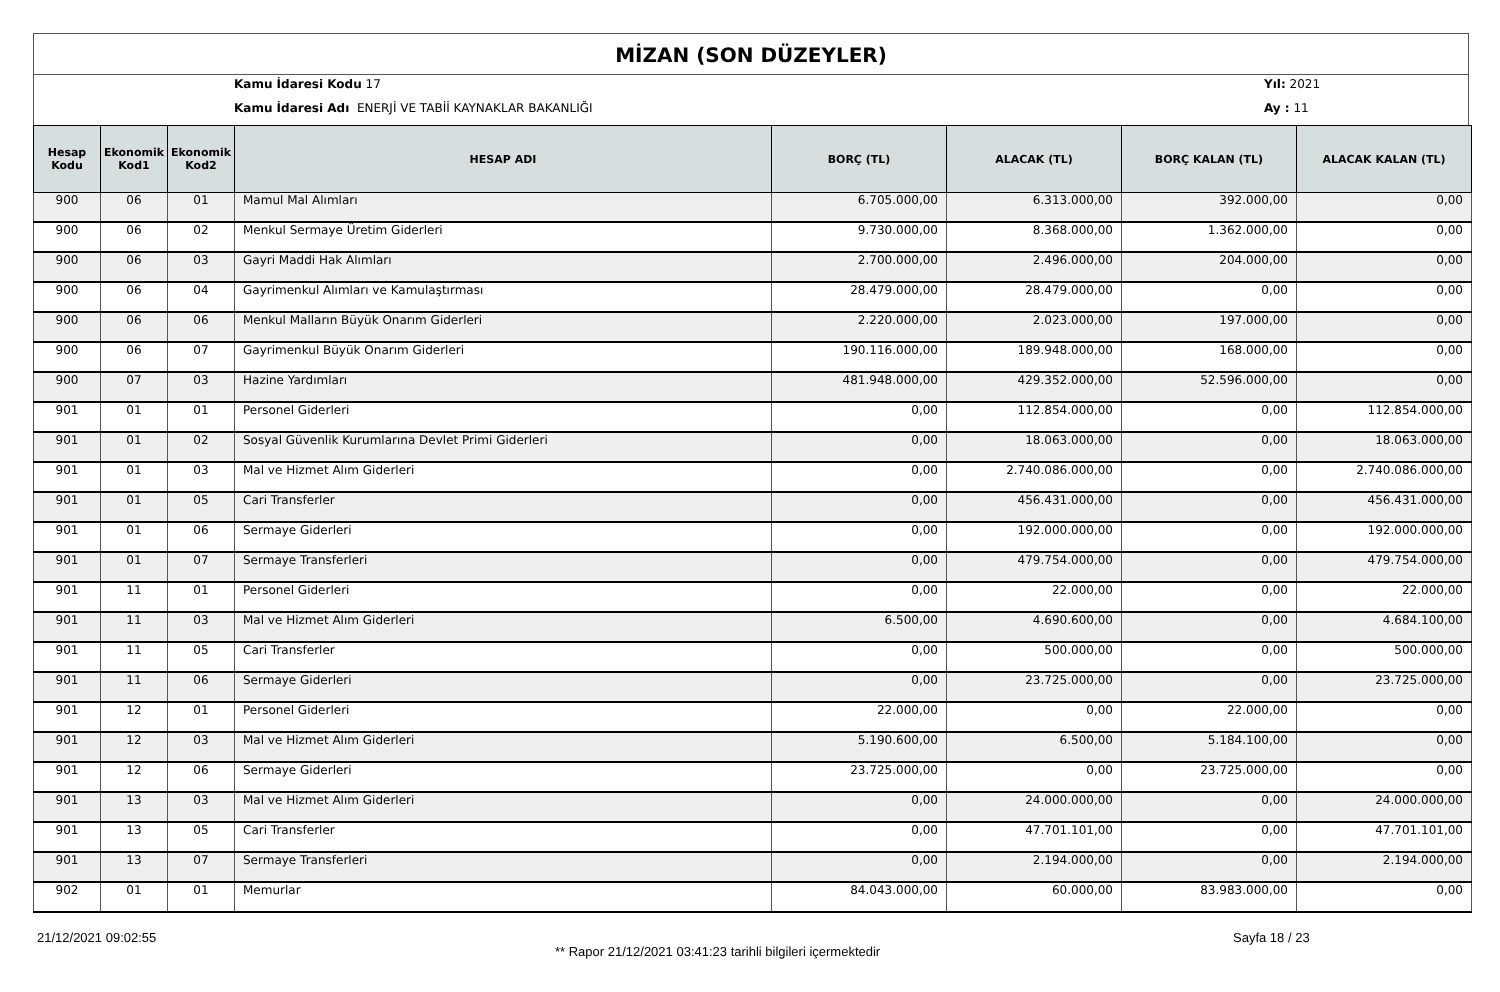MİZAN (SON DÜZEYLER)
Kamu İdaresi Kodu 17 Yıl: 2021
Kamu İdaresi Adı ENERJİ VE TABİİ KAYNAKLAR BAKANLIĞI
Ay : 11
| Hesap Kodu | Ekonomik Kod1 | Ekonomik Kod2 | HESAP ADI | BORÇ (TL) | ALACAK (TL) | BORÇ KALAN (TL) | ALACAK KALAN (TL) |
| --- | --- | --- | --- | --- | --- | --- | --- |
| 900 | 06 | 01 | Mamul Mal Alımları | 6.705.000,00 | 6.313.000,00 | 392.000,00 | 0,00 |
| 900 | 06 | 02 | Menkul Sermaye Üretim Giderleri | 9.730.000,00 | 8.368.000,00 | 1.362.000,00 | 0,00 |
| 900 | 06 | 03 | Gayri Maddi Hak Alımları | 2.700.000,00 | 2.496.000,00 | 204.000,00 | 0,00 |
| 900 | 06 | 04 | Gayrimenkul Alımları ve Kamulaştırması | 28.479.000,00 | 28.479.000,00 | 0,00 | 0,00 |
| 900 | 06 | 06 | Menkul Malların Büyük Onarım Giderleri | 2.220.000,00 | 2.023.000,00 | 197.000,00 | 0,00 |
| 900 | 06 | 07 | Gayrimenkul Büyük Onarım Giderleri | 190.116.000,00 | 189.948.000,00 | 168.000,00 | 0,00 |
| 900 | 07 | 03 | Hazine Yardımları | 481.948.000,00 | 429.352.000,00 | 52.596.000,00 | 0,00 |
| 901 | 01 | 01 | Personel Giderleri | 0,00 | 112.854.000,00 | 0,00 | 112.854.000,00 |
| 901 | 01 | 02 | Sosyal Güvenlik Kurumlarına Devlet Primi Giderleri | 0,00 | 18.063.000,00 | 0,00 | 18.063.000,00 |
| 901 | 01 | 03 | Mal ve Hizmet Alım Giderleri | 0,00 | 2.740.086.000,00 | 0,00 | 2.740.086.000,00 |
| 901 | 01 | 05 | Cari Transferler | 0,00 | 456.431.000,00 | 0,00 | 456.431.000,00 |
| 901 | 01 | 06 | Sermaye Giderleri | 0,00 | 192.000.000,00 | 0,00 | 192.000.000,00 |
| 901 | 01 | 07 | Sermaye Transferleri | 0,00 | 479.754.000,00 | 0,00 | 479.754.000,00 |
| 901 | 11 | 01 | Personel Giderleri | 0,00 | 22.000,00 | 0,00 | 22.000,00 |
| 901 | 11 | 03 | Mal ve Hizmet Alım Giderleri | 6.500,00 | 4.690.600,00 | 0,00 | 4.684.100,00 |
| 901 | 11 | 05 | Cari Transferler | 0,00 | 500.000,00 | 0,00 | 500.000,00 |
| 901 | 11 | 06 | Sermaye Giderleri | 0,00 | 23.725.000,00 | 0,00 | 23.725.000,00 |
| 901 | 12 | 01 | Personel Giderleri | 22.000,00 | 0,00 | 22.000,00 | 0,00 |
| 901 | 12 | 03 | Mal ve Hizmet Alım Giderleri | 5.190.600,00 | 6.500,00 | 5.184.100,00 | 0,00 |
| 901 | 12 | 06 | Sermaye Giderleri | 23.725.000,00 | 0,00 | 23.725.000,00 | 0,00 |
| 901 | 13 | 03 | Mal ve Hizmet Alım Giderleri | 0,00 | 24.000.000,00 | 0,00 | 24.000.000,00 |
| 901 | 13 | 05 | Cari Transferler | 0,00 | 47.701.101,00 | 0,00 | 47.701.101,00 |
| 901 | 13 | 07 | Sermaye Transferleri | 0,00 | 2.194.000,00 | 0,00 | 2.194.000,00 |
| 902 | 01 | 01 | Memurlar | 84.043.000,00 | 60.000,00 | 83.983.000,00 | 0,00 |
21/12/2021 09:02:55
** Rapor 21/12/2021 03:41:23 tarihli bilgileri içermektedir
Sayfa 18 / 23